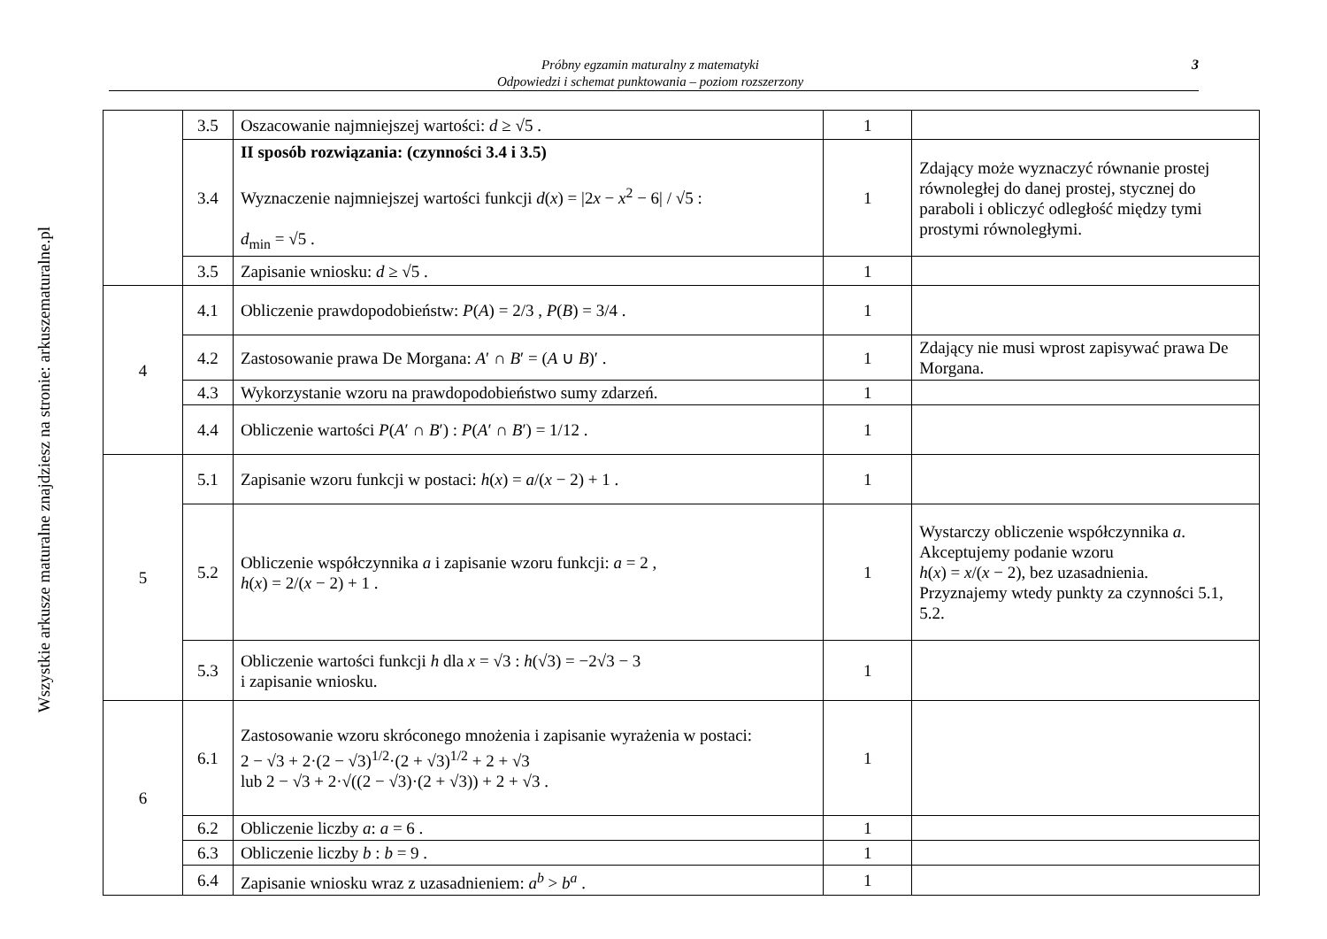Wszystkie arkusze maturalne znajdziesz na stronie: arkuszematuralne.pl
Próbny egzamin maturalny z matematyki
Odpowiedzi i schemat punktowania – poziom rozszerzony
3
| | 3.5 | Oszacowanie najmniejszej wartości: d ≥ √5 . | 1 | |
| | 3.4 | II sposób rozwiązania: (czynności 3.4 i 3.5) Wyznaczenie najmniejszej wartości funkcji d ( x ) = /2 x − x<sup>2</sup> − 6/ / √5 : d<sub>min</sub> = √5 . | 1 | Zdający może wyznaczyć równanie prostej równoległej do danej prostej, stycznej do paraboli i obliczyć odległość między tymi prostymi równoległymi. |
| | 3.5 | Zapisanie wniosku: d ≥ √5 . | 1 | |
| 4 | 4.1 | Obliczenie prawdopodobieństw: P ( A ) = 2/3 , P ( B ) = 3/4 . | 1 | |
| | 4.2 | Zastosowanie prawa De Morgana: A ′ ∩ B ′ = ( A ∪ B )′ . | 1 | Zdający nie musi wprost zapisywać prawa De Morgana. |
| | 4.3 | Wykorzystanie wzoru na prawdopodobieństwo sumy zdarzeń. | 1 | |
| | 4.4 | Obliczenie wartości P ( A ′ ∩ B ′) : P ( A ′ ∩ B ′) = 1/12 . | 1 | |
| 5 | 5.1 | Zapisanie wzoru funkcji w postaci: h ( x ) = a /( x − 2) + 1 . | 1 | |
| | 5.2 | Obliczenie współczynnika a i zapisanie wzoru funkcji: a = 2 , h ( x ) = 2/( x − 2) + 1 . | 1 | Wystarczy obliczenie współczynnika a . Akceptujemy podanie wzoru h ( x ) = x /( x − 2), bez uzasadnienia. Przyznajemy wtedy punkty za czynności 5.1, 5.2. |
| | 5.3 | Obliczenie wartości funkcji h dla x = √3 : h (√3) = −2√3 − 3 i zapisanie wniosku. | 1 | |
| 6 | 6.1 | Zastosowanie wzoru skróconego mnożenia i zapisanie wyrażenia w postaci: 2 − √3 + 2·(2 − √3)<sup>1/2</sup>·(2 + √3)<sup>1/2</sup> + 2 + √3 lub 2 − √3 + 2·√((2 − √3)·(2 + √3)) + 2 + √3 . | 1 | |
| | 6.2 | Obliczenie liczby a : a = 6 . | 1 | |
| | 6.3 | Obliczenie liczby b : b = 9 . | 1 | |
| | 6.4 | Zapisanie wniosku wraz z uzasadnieniem: a<sup>b</sup> > b<sup>a</sup> . | 1 | |